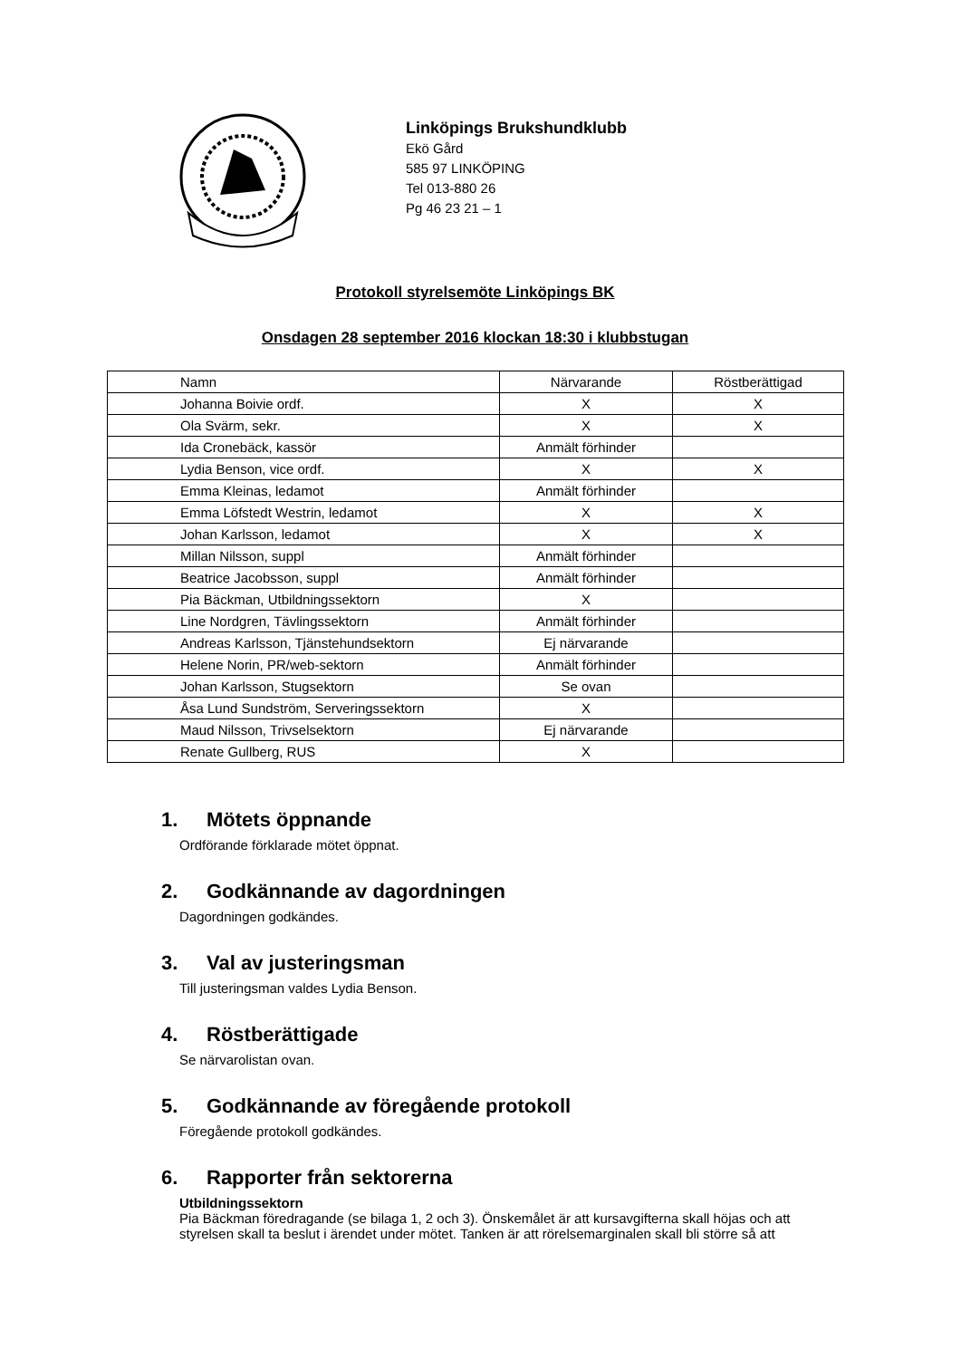Linköpings Brukshundklubb
Ekö Gård
585 97 LINKÖPING
Tel 013-880 26
Pg 46 23 21 – 1
Protokoll styrelsemöte Linköpings BK
Onsdagen 28 september 2016 klockan 18:30 i klubbstugan
| Namn | Närvarande | Röstberättigad |
| --- | --- | --- |
| Johanna Boivie ordf. | X | X |
| Ola Svärm, sekr. | X | X |
| Ida Cronebäck, kassör | Anmält förhinder | |
| Lydia Benson, vice ordf. | X | X |
| Emma Kleinas, ledamot | Anmält förhinder | |
| Emma Löfstedt Westrin, ledamot | X | X |
| Johan Karlsson, ledamot | X | X |
| Millan Nilsson, suppl | Anmält förhinder | |
| Beatrice Jacobsson, suppl | Anmält förhinder | |
| Pia Bäckman, Utbildningssektorn | X | |
| Line Nordgren, Tävlingssektorn | Anmält förhinder | |
| Andreas Karlsson, Tjänstehundsektorn | Ej närvarande | |
| Helene Norin, PR/web-sektorn | Anmält förhinder | |
| Johan Karlsson, Stugsektorn | Se ovan | |
| Åsa Lund Sundström, Serveringssektorn | X | |
| Maud Nilsson, Trivselsektorn | Ej närvarande | |
| Renate Gullberg, RUS | X | |
1. Mötets öppnande
Ordförande förklarade mötet öppnat.
2. Godkännande av dagordningen
Dagordningen godkändes.
3. Val av justeringsman
Till justeringsman valdes Lydia Benson.
4. Röstberättigade
Se närvarolistan ovan.
5. Godkännande av föregående protokoll
Föregående protokoll godkändes.
6. Rapporter från sektorerna
Utbildningssektorn
Pia Bäckman föredragande (se bilaga 1, 2 och 3). Önskemålet är att kursavgifterna skall höjas och att styrelsen skall ta beslut i ärendet under mötet. Tanken är att rörelsemarginalen skall bli större så att